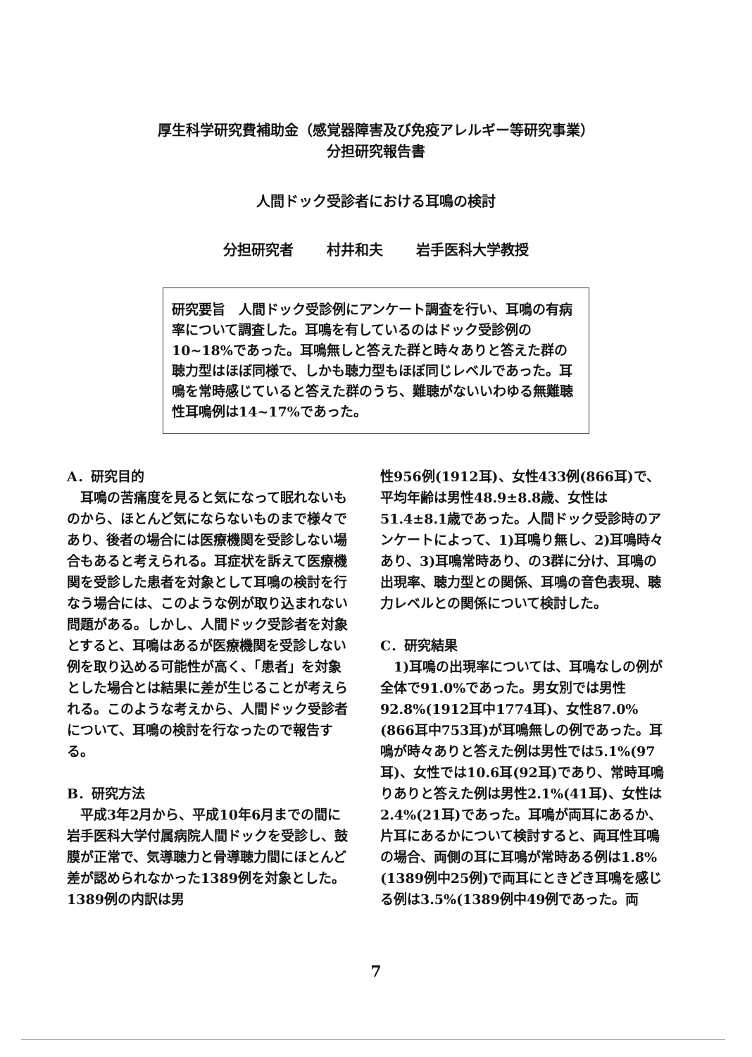厚生科学研究費補助金（感覚器障害及び免疫アレルギー等研究事業）
分担研究報告書
人間ドック受診者における耳鳴の検討
分担研究者 村井和夫 岩手医科大学教授
研究要旨　人間ドック受診例にアンケート調査を行い、耳鳴の有病率について調査した。耳鳴を有しているのはドック受診例の10~18%であった。耳鳴無しと答えた群と時々ありと答えた群の聴力型はほぼ同様で、しかも聴力型もほぼ同じレベルであった。耳鳴を常時感じていると答えた群のうち、難聴がないいわゆる無難聴性耳鳴例は14~17%であった。
A．研究目的
　耳鳴の苦痛度を見ると気になって眠れないものから、ほとんど気にならないものまで様々であり、後者の場合には医療機関を受診しない場合もあると考えられる。耳症状を訴えて医療機関を受診した患者を対象として耳鳴の検討を行なう場合には、このような例が取り込まれない問題がある。しかし、人間ドック受診者を対象とすると、耳鳴はあるが医療機関を受診しない例を取り込める可能性が高く、「患者」を対象とした場合とは結果に差が生じることが考えられる。このような考えから、人間ドック受診者について、耳鳴の検討を行なったので報告する。
B．研究方法
　平成3年2月から、平成10年6月までの間に岩手医科大学付属病院人間ドックを受診し、鼓膜が正常で、気導聴力と骨導聴力間にほとんど差が認められなかった1389例を対象とした。1389例の内訳は男
性956例(1912耳)、女性433例(866耳)で、平均年齢は男性48.9±8.8歳、女性は51.4±8.1歳であった。人間ドック受診時のアンケートによって、1)耳鳴り無し、2)耳鳴時々あり、3)耳鳴常時あり、の3群に分け、耳鳴の出現率、聴力型との関係、耳鳴の音色表現、聴力レベルとの関係について検討した。
C．研究結果
　1)耳鳴の出現率については、耳鳴なしの例が全体で91.0%であった。男女別では男性92.8%(1912耳中1774耳)、女性87.0%(866耳中753耳)が耳鳴無しの例であった。耳鳴が時々ありと答えた例は男性では5.1%(97耳)、女性では10.6耳(92耳)であり、常時耳鳴りありと答えた例は男性2.1%(41耳)、女性は2.4%(21耳)であった。耳鳴が両耳にあるか、片耳にあるかについて検討すると、両耳性耳鳴の場合、両側の耳に耳鳴が常時ある例は1.8%(1389例中25例)で両耳にときどき耳鳴を感じる例は3.5%(1389例中49例であった。両
7